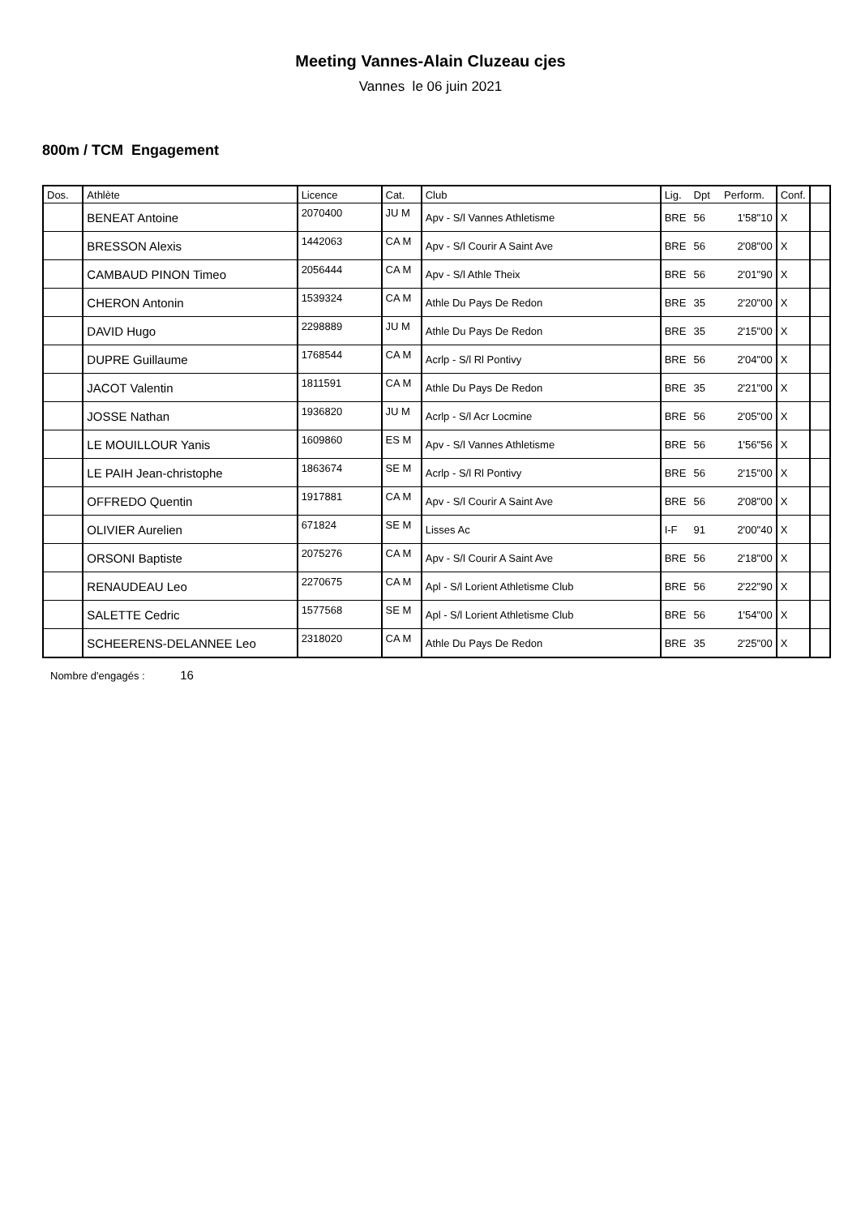Meeting Vannes-Alain Cluzeau cjes
Vannes le 06 juin 2021
800m / TCM Engagement
| Dos. | Athlète | Licence | Cat. | Club | Lig. | Dpt | Perform. | Conf. | |
| --- | --- | --- | --- | --- | --- | --- | --- | --- | --- |
| | BENEAT Antoine | 2070400 | JU M | Apv - S/l Vannes Athletisme | BRE | 56 | 1'58"10 | X | |
| | BRESSON Alexis | 1442063 | CA M | Apv - S/l Courir A Saint Ave | BRE | 56 | 2'08"00 | X | |
| | CAMBAUD PINON Timeo | 2056444 | CA M | Apv - S/l Athle Theix | BRE | 56 | 2'01"90 | X | |
| | CHERON Antonin | 1539324 | CA M | Athle Du Pays De Redon | BRE | 35 | 2'20"00 | X | |
| | DAVID Hugo | 2298889 | JU M | Athle Du Pays De Redon | BRE | 35 | 2'15"00 | X | |
| | DUPRE Guillaume | 1768544 | CA M | Acrlp - S/l Rl Pontivy | BRE | 56 | 2'04"00 | X | |
| | JACOT Valentin | 1811591 | CA M | Athle Du Pays De Redon | BRE | 35 | 2'21"00 | X | |
| | JOSSE Nathan | 1936820 | JU M | Acrlp - S/l Acr Locmine | BRE | 56 | 2'05"00 | X | |
| | LE MOUILLOUR Yanis | 1609860 | ES M | Apv - S/l Vannes Athletisme | BRE | 56 | 1'56"56 | X | |
| | LE PAIH Jean-christophe | 1863674 | SE M | Acrlp - S/l Rl Pontivy | BRE | 56 | 2'15"00 | X | |
| | OFFREDO Quentin | 1917881 | CA M | Apv - S/l Courir A Saint Ave | BRE | 56 | 2'08"00 | X | |
| | OLIVIER Aurelien | 671824 | SE M | Lisses Ac | I-F | 91 | 2'00"40 | X | |
| | ORSONI Baptiste | 2075276 | CA M | Apv - S/l Courir A Saint Ave | BRE | 56 | 2'18"00 | X | |
| | RENAUDEAU Leo | 2270675 | CA M | Apl - S/l Lorient Athletisme Club | BRE | 56 | 2'22"90 | X | |
| | SALETTE Cedric | 1577568 | SE M | Apl - S/l Lorient Athletisme Club | BRE | 56 | 1'54"00 | X | |
| | SCHEERENS-DELANNEE Leo | 2318020 | CA M | Athle Du Pays De Redon | BRE | 35 | 2'25"00 | X | |
Nombre d'engagés : 16